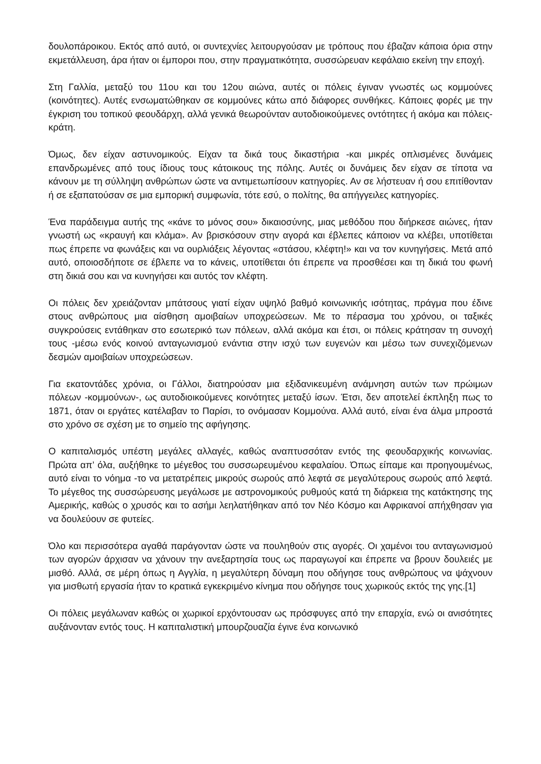δουλοπάροικου. Εκτός από αυτό, οι συντεχνίες λειτουργούσαν με τρόπους που έβαζαν κάποια όρια στην εκμετάλλευση, άρα ήταν οι έμποροι που, στην πραγματικότητα, συσσώρευαν κεφάλαιο εκείνη την εποχή.
Στη Γαλλία, μεταξύ του 11ου και του 12ου αιώνα, αυτές οι πόλεις έγιναν γνωστές ως κομμούνες (κοινότητες). Αυτές ενσωματώθηκαν σε κομμούνες κάτω από διάφορες συνθήκες. Κάποιες φορές με την έγκριση του τοπικού φεουδάρχη, αλλά γενικά θεωρούνταν αυτοδιοικούμενες οντότητες ή ακόμα και πόλεις-κράτη.
Όμως, δεν είχαν αστυνομικούς. Είχαν τα δικά τους δικαστήρια -και μικρές οπλισμένες δυνάμεις επανδρωμένες από τους ίδιους τους κάτοικους της πόλης. Αυτές οι δυνάμεις δεν είχαν σε τίποτα να κάνουν με τη σύλληψη ανθρώπων ώστε να αντιμετωπίσουν κατηγορίες. Αν σε λήστευαν ή σου επιτίθονταν ή σε εξαπατούσαν σε μια εμπορική συμφωνία, τότε εσύ, ο πολίτης, θα απήγγειλες κατηγορίες.
Ένα παράδειγμα αυτής της «κάνε το μόνος σου» δικαιοσύνης, μιας μεθόδου που διήρκεσε αιώνες, ήταν γνωστή ως «κραυγή και κλάμα». Αν βρισκόσουν στην αγορά και έβλεπες κάποιον να κλέβει, υποτίθεται πως έπρεπε να φωνάξεις και να ουρλιάξεις λέγοντας «στάσου, κλέφτη!» και να τον κυνηγήσεις. Μετά από αυτό, οποιοσδήποτε σε έβλεπε να το κάνεις, υποτίθεται ότι έπρεπε να προσθέσει και τη δικιά του φωνή στη δικιά σου και να κυνηγήσει και αυτός τον κλέφτη.
Οι πόλεις δεν χρειάζονταν μπάτσους γιατί είχαν υψηλό βαθμό κοινωνικής ισότητας, πράγμα που έδινε στους ανθρώπους μια αίσθηση αμοιβαίων υποχρεώσεων. Με το πέρασμα του χρόνου, οι ταξικές συγκρούσεις εντάθηκαν στο εσωτερικό των πόλεων, αλλά ακόμα και έτσι, οι πόλεις κράτησαν τη συνοχή τους -μέσω ενός κοινού ανταγωνισμού ενάντια στην ισχύ των ευγενών και μέσω των συνεχιζόμενων δεσμών αμοιβαίων υποχρεώσεων.
Για εκατοντάδες χρόνια, οι Γάλλοι, διατηρούσαν μια εξιδανικευμένη ανάμνηση αυτών των πρώιμων πόλεων -κομμούνων-, ως αυτοδιοικούμενες κοινότητες μεταξύ ίσων. Έτσι, δεν αποτελεί έκπληξη πως το 1871, όταν οι εργάτες κατέλαβαν το Παρίσι, το ονόμασαν Κομμούνα. Αλλά αυτό, είναι ένα άλμα μπροστά στο χρόνο σε σχέση με το σημείο της αφήγησης.
Ο καπιταλισμός υπέστη μεγάλες αλλαγές, καθώς αναπτυσσόταν εντός της φεουδαρχικής κοινωνίας. Πρώτα απ’ όλα, αυξήθηκε το μέγεθος του συσσωρευμένου κεφαλαίου. Όπως είπαμε και προηγουμένως, αυτό είναι το νόημα -το να μετατρέπεις μικρούς σωρούς από λεφτά σε μεγαλύτερους σωρούς από λεφτά. Το μέγεθος της συσσώρευσης μεγάλωσε με αστρονομικούς ρυθμούς κατά τη διάρκεια της κατάκτησης της Αμερικής, καθώς ο χρυσός και το ασήμι λεηλατήθηκαν από τον Νέο Κόσμο και Αφρικανοί απήχθησαν για να δουλεύουν σε φυτείες.
Όλο και περισσότερα αγαθά παράγονταν ώστε να πουληθούν στις αγορές. Οι χαμένοι του ανταγωνισμού των αγορών άρχισαν να χάνουν την ανεξαρτησία τους ως παραγωγοί και έπρεπε να βρουν δουλειές με μισθό. Αλλά, σε μέρη όπως η Αγγλία, η μεγαλύτερη δύναμη που οδήγησε τους ανθρώπους να ψάχνουν για μισθωτή εργασία ήταν το κρατικά εγκεκριμένο κίνημα που οδήγησε τους χωρικούς εκτός της γης.[1]
Οι πόλεις μεγάλωναν καθώς οι χωρικοί ερχόντουσαν ως πρόσφυγες από την επαρχία, ενώ οι ανισότητες αυξάνονταν εντός τους. Η καπιταλιστική μπουρζουαζία έγινε ένα κοινωνικό